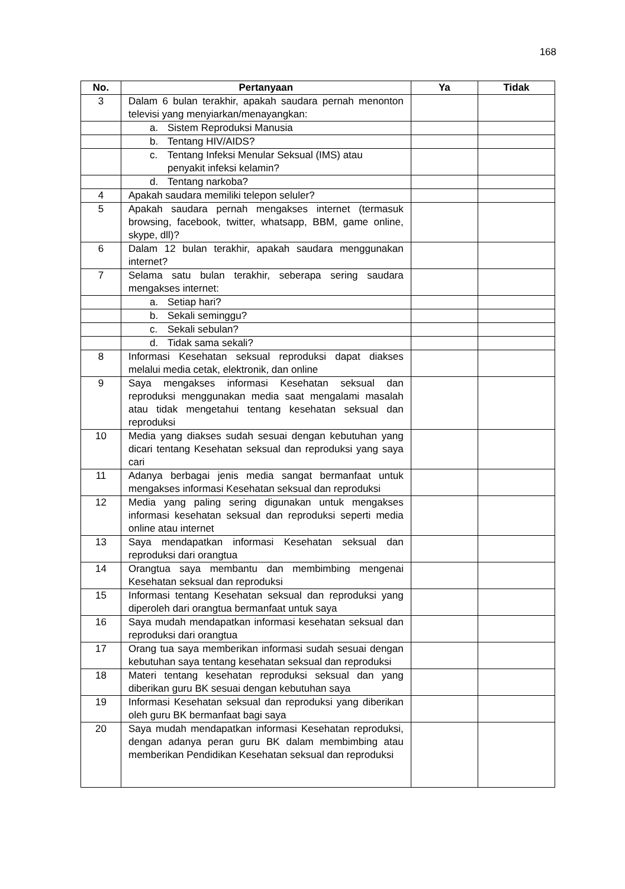168
| No. | Pertanyaan | Ya | Tidak |
| --- | --- | --- | --- |
| 3 | Dalam 6 bulan terakhir, apakah saudara pernah menonton televisi yang menyiarkan/menayangkan: | | |
| | a. Sistem Reproduksi Manusia | | |
| | b. Tentang HIV/AIDS? | | |
| | c. Tentang Infeksi Menular Seksual (IMS) atau penyakit infeksi kelamin? | | |
| | d. Tentang narkoba? | | |
| 4 | Apakah saudara memiliki telepon seluler? | | |
| 5 | Apakah saudara pernah mengakses internet (termasuk browsing, facebook, twitter, whatsapp, BBM, game online, skype, dll)? | | |
| 6 | Dalam 12 bulan terakhir, apakah saudara menggunakan internet? | | |
| 7 | Selama satu bulan terakhir, seberapa sering saudara mengakses internet: | | |
| | a. Setiap hari? | | |
| | b. Sekali seminggu? | | |
| | c. Sekali sebulan? | | |
| | d. Tidak sama sekali? | | |
| 8 | Informasi Kesehatan seksual reproduksi dapat diakses melalui media cetak, elektronik, dan online | | |
| 9 | Saya mengakses informasi Kesehatan seksual dan reproduksi menggunakan media saat mengalami masalah atau tidak mengetahui tentang kesehatan seksual dan reproduksi | | |
| 10 | Media yang diakses sudah sesuai dengan kebutuhan yang dicari tentang Kesehatan seksual dan reproduksi yang saya cari | | |
| 11 | Adanya berbagai jenis media sangat bermanfaat untuk mengakses informasi Kesehatan seksual dan reproduksi | | |
| 12 | Media yang paling sering digunakan untuk mengakses informasi kesehatan seksual dan reproduksi seperti media online atau internet | | |
| 13 | Saya mendapatkan informasi Kesehatan seksual dan reproduksi dari orangtua | | |
| 14 | Orangtua saya membantu dan membimbing mengenai Kesehatan seksual dan reproduksi | | |
| 15 | Informasi tentang Kesehatan seksual dan reproduksi yang diperoleh dari orangtua bermanfaat untuk saya | | |
| 16 | Saya mudah mendapatkan informasi kesehatan seksual dan reproduksi dari orangtua | | |
| 17 | Orang tua saya memberikan informasi sudah sesuai dengan kebutuhan saya tentang kesehatan seksual dan reproduksi | | |
| 18 | Materi tentang kesehatan reproduksi seksual dan yang diberikan guru BK sesuai dengan kebutuhan saya | | |
| 19 | Informasi Kesehatan seksual dan reproduksi yang diberikan oleh guru BK bermanfaat bagi saya | | |
| 20 | Saya mudah mendapatkan informasi Kesehatan reproduksi, dengan adanya peran guru BK dalam membimbing atau memberikan Pendidikan Kesehatan seksual dan reproduksi | | |